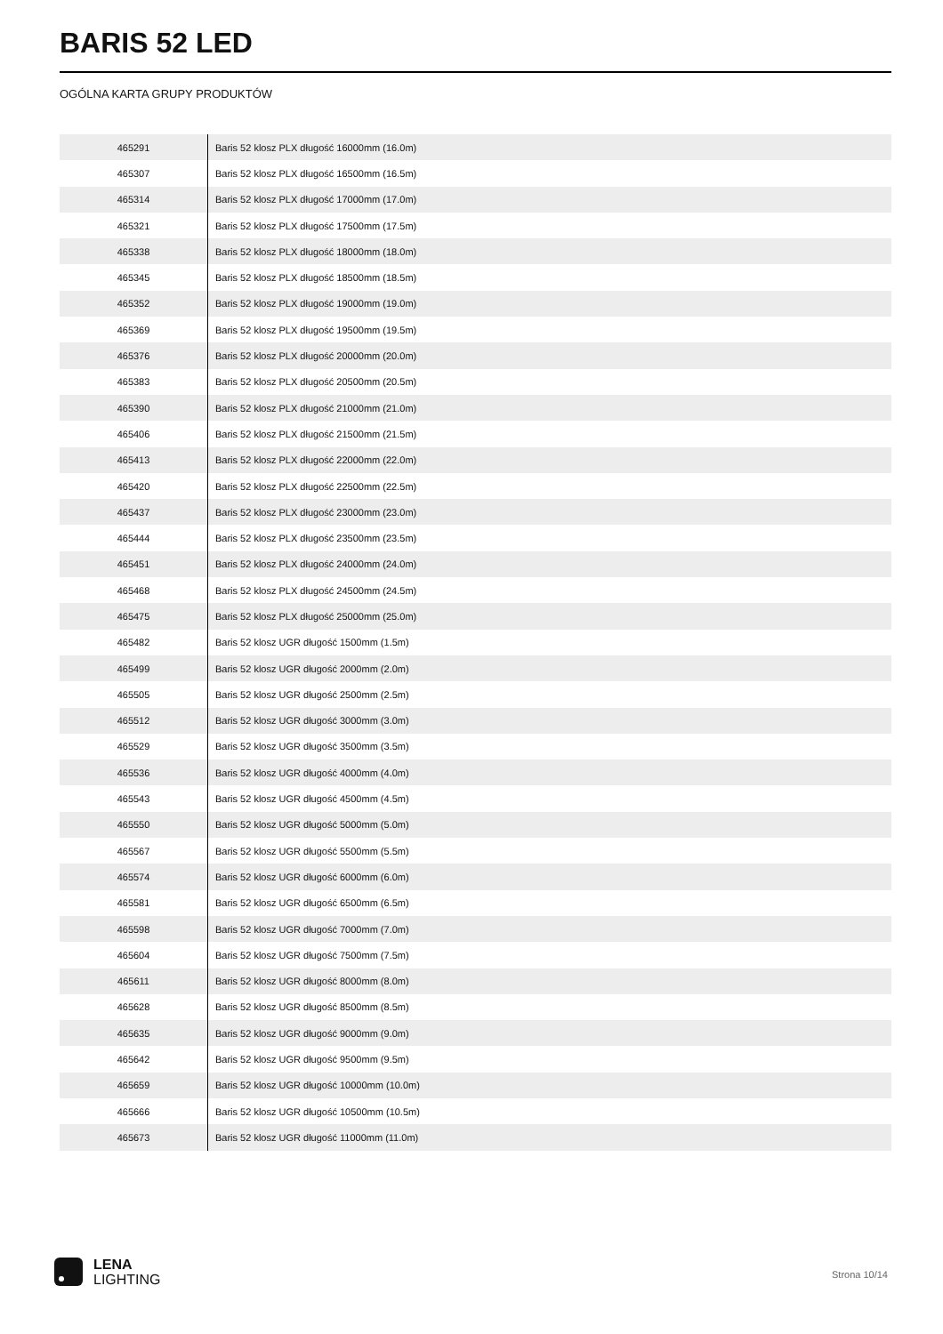BARIS 52 LED
OGÓLNA KARTA GRUPY PRODUKTÓW
| 465291 | Baris 52 klosz PLX długość 16000mm (16.0m) |
| 465307 | Baris 52 klosz PLX długość 16500mm (16.5m) |
| 465314 | Baris 52 klosz PLX długość 17000mm (17.0m) |
| 465321 | Baris 52 klosz PLX długość 17500mm (17.5m) |
| 465338 | Baris 52 klosz PLX długość 18000mm (18.0m) |
| 465345 | Baris 52 klosz PLX długość 18500mm (18.5m) |
| 465352 | Baris 52 klosz PLX długość 19000mm (19.0m) |
| 465369 | Baris 52 klosz PLX długość 19500mm (19.5m) |
| 465376 | Baris 52 klosz PLX długość 20000mm (20.0m) |
| 465383 | Baris 52 klosz PLX długość 20500mm (20.5m) |
| 465390 | Baris 52 klosz PLX długość 21000mm (21.0m) |
| 465406 | Baris 52 klosz PLX długość 21500mm (21.5m) |
| 465413 | Baris 52 klosz PLX długość 22000mm (22.0m) |
| 465420 | Baris 52 klosz PLX długość 22500mm (22.5m) |
| 465437 | Baris 52 klosz PLX długość 23000mm (23.0m) |
| 465444 | Baris 52 klosz PLX długość 23500mm (23.5m) |
| 465451 | Baris 52 klosz PLX długość 24000mm (24.0m) |
| 465468 | Baris 52 klosz PLX długość 24500mm (24.5m) |
| 465475 | Baris 52 klosz PLX długość 25000mm (25.0m) |
| 465482 | Baris 52 klosz UGR długość 1500mm (1.5m) |
| 465499 | Baris 52 klosz UGR długość 2000mm (2.0m) |
| 465505 | Baris 52 klosz UGR długość 2500mm (2.5m) |
| 465512 | Baris 52 klosz UGR długość 3000mm (3.0m) |
| 465529 | Baris 52 klosz UGR długość 3500mm (3.5m) |
| 465536 | Baris 52 klosz UGR długość 4000mm (4.0m) |
| 465543 | Baris 52 klosz UGR długość 4500mm (4.5m) |
| 465550 | Baris 52 klosz UGR długość 5000mm (5.0m) |
| 465567 | Baris 52 klosz UGR długość 5500mm (5.5m) |
| 465574 | Baris 52 klosz UGR długość 6000mm (6.0m) |
| 465581 | Baris 52 klosz UGR długość 6500mm (6.5m) |
| 465598 | Baris 52 klosz UGR długość 7000mm (7.0m) |
| 465604 | Baris 52 klosz UGR długość 7500mm (7.5m) |
| 465611 | Baris 52 klosz UGR długość 8000mm (8.0m) |
| 465628 | Baris 52 klosz UGR długość 8500mm (8.5m) |
| 465635 | Baris 52 klosz UGR długość 9000mm (9.0m) |
| 465642 | Baris 52 klosz UGR długość 9500mm (9.5m) |
| 465659 | Baris 52 klosz UGR długość 10000mm (10.0m) |
| 465666 | Baris 52 klosz UGR długość 10500mm (10.5m) |
| 465673 | Baris 52 klosz UGR długość 11000mm (11.0m) |
LENA
LIGHTING
Strona 10/14